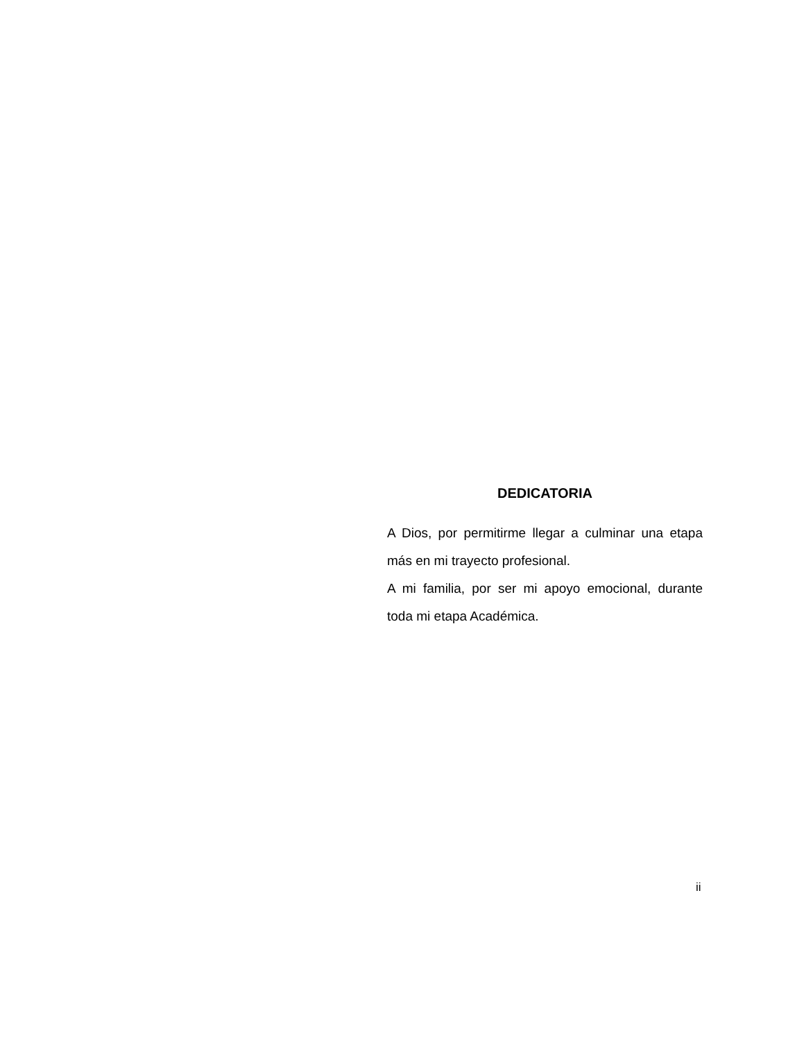DEDICATORIA
A Dios, por permitirme llegar a culminar una etapa más en mi trayecto profesional.
A mi familia, por ser mi apoyo emocional, durante toda mi etapa Académica.
ii